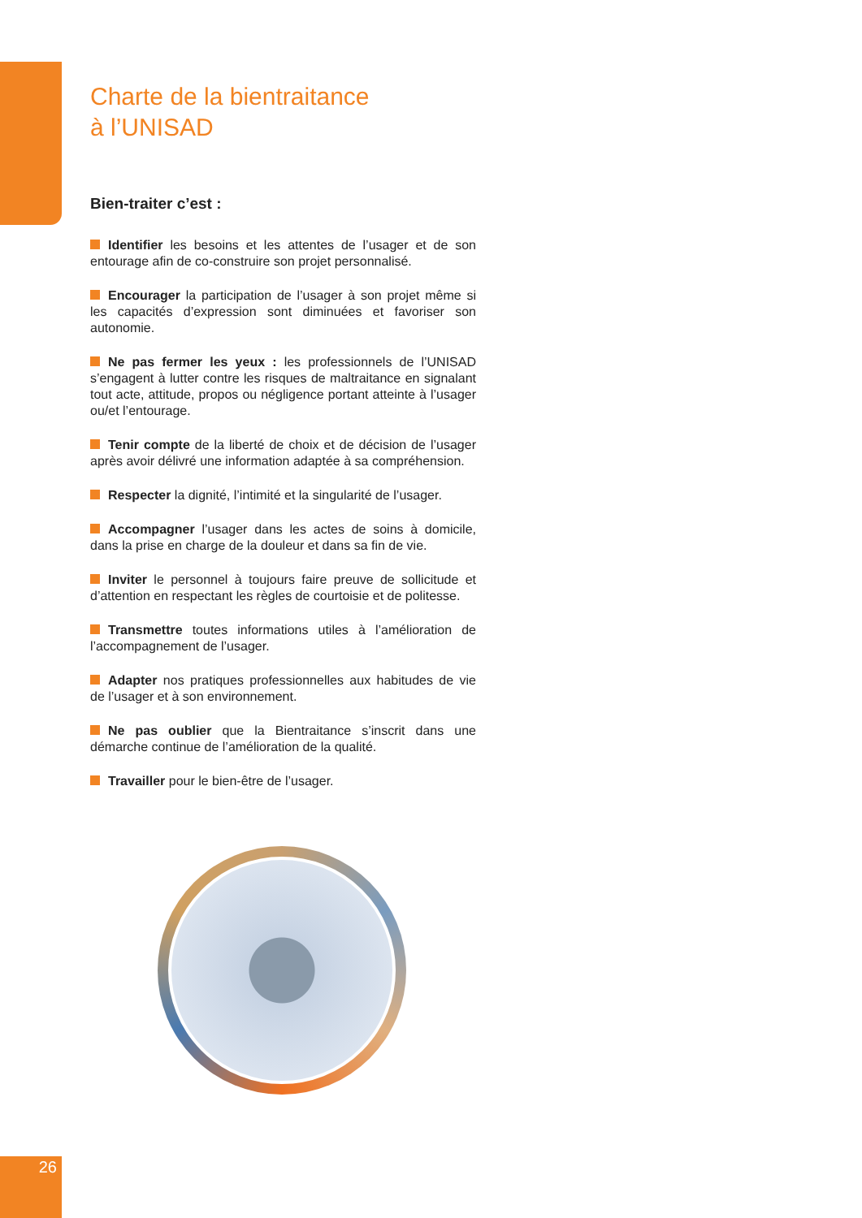Charte de la bientraitance
à l’UNISAD
Bien-traiter c’est :
Identifier les besoins et les attentes de l’usager et de son entourage afin de co-construire son projet personnalisé.
Encourager la participation de l’usager à son projet même si les capacités d’expression sont diminuées et favoriser son autonomie.
Ne pas fermer les yeux : les professionnels de l’UNISAD s’engagent à lutter contre les risques de maltraitance en signalant tout acte, attitude, propos ou négligence portant atteinte à l’usager ou/et l’entourage.
Tenir compte de la liberté de choix et de décision de l’usager après avoir délivré une information adaptée à sa compréhension.
Respecter la dignité, l’intimité et la singularité de l’usager.
Accompagner l’usager dans les actes de soins à domicile, dans la prise en charge de la douleur et dans sa fin de vie.
Inviter le personnel à toujours faire preuve de sollicitude et d’attention en respectant les règles de courtoisie et de politesse.
Transmettre toutes informations utiles à l’amélioration de l’accompagnement de l’usager.
Adapter nos pratiques professionnelles aux habitudes de vie de l’usager et à son environnement.
Ne pas oublier que la Bientraitance s’inscrit dans une démarche continue de l’amélioration de la qualité.
Travailler pour le bien-être de l’usager.
26